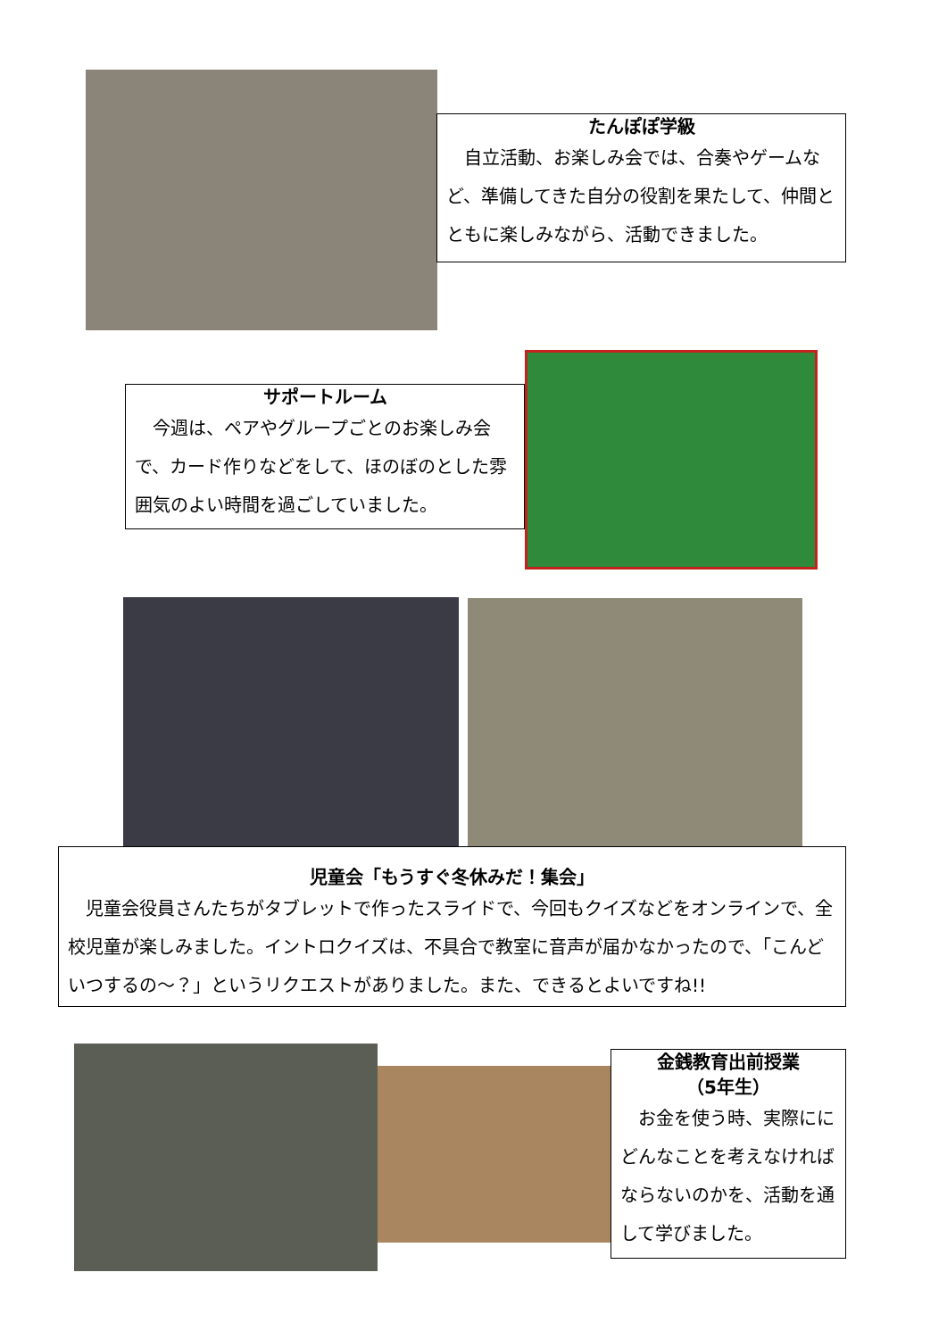たんぽぽ学級
　自立活動、お楽しみ会では、合奏やゲームなど、準備してきた自分の役割を果たして、仲間とともに楽しみながら、活動できました。
サポートルーム
　今週は、ペアやグループごとのお楽しみ会で、カード作りなどをして、ほのぼのとした雰囲気のよい時間を過ごしていました。
児童会「もうすぐ冬休みだ！集会」
　児童会役員さんたちがタブレットで作ったスライドで、今回もクイズなどをオンラインで、全校児童が楽しみました。イントロクイズは、不具合で教室に音声が届かなかったので、「こんどいつするの～？」というリクエストがありました。また、できるとよいですね!!
金銭教育出前授業
（5年生）
　お金を使う時、実際ににどんなことを考えなければならないのかを、活動を通して学びました。